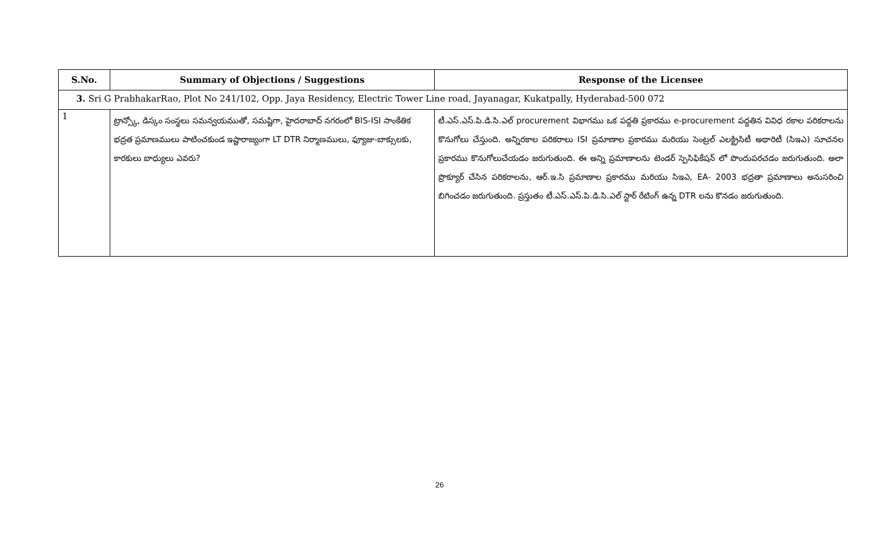| S.No. | Summary of Objections / Suggestions | Response of the Licensee |
| --- | --- | --- |
| 3. Sri G PrabhakarRao, Plot No 241/102, Opp. Jaya Residency, Electric Tower Line road, Jayanagar, Kukatpally, Hyderabad-500 072 | | |
| 1 | ట్రాన్స్కో, డిస్కం సంస్థలు సమన్వయముతో, సమష్టిగా, హైదరాబాద్ నగరంలో BIS-ISI సాంకేతిక భద్రత ప్రమాణములు పాటించకుండ ఇష్టారాజ్యంగా LT DTR నిర్మాణములు, ఫ్యూజు-బాక్సులకు, కారకులు బాధ్యులు ఎవరు? | టీ.ఎస్.ఎస్.పి.డి.సి.ఎల్ procurement విభాగము ఒక పద్దతి ప్రకారము e-procurement పద్దతిన వివిధ రకాల పరికరాలను కొనుగోలు చేస్తుంది. అన్నిరకాల పరికరాలు ISI ప్రమాణాల ప్రకారము మరియు సెంట్రల్ ఎలక్ట్రిసిటీ అథారిటీ (సిఇఎ) సూచనల ప్రకారము కొనుగోలుచేయడం జరుగుతుంది. ఈ అన్ని ప్రమాణాలను టెండర్ స్పెసిఫికేషన్ లో పొందుపరచడం జరుగుతుంది. అలా ప్రొక్యూర్ చేసిన పరికరాలను, ఆర్.ఇ.సి ప్రమాణాల ప్రకారము మరియు సిఇఎ, EA- 2003 భద్రతా ప్రమాణాలు అనుసరించి బిగించడం జరుగుతుంది. ప్రస్తుతం టీ.ఎస్.ఎస్.పి.డి.సి.ఎల్ స్టార్ రేటింగ్ ఉన్న DTR లను కొనడం జరుగుతుంది. |
26